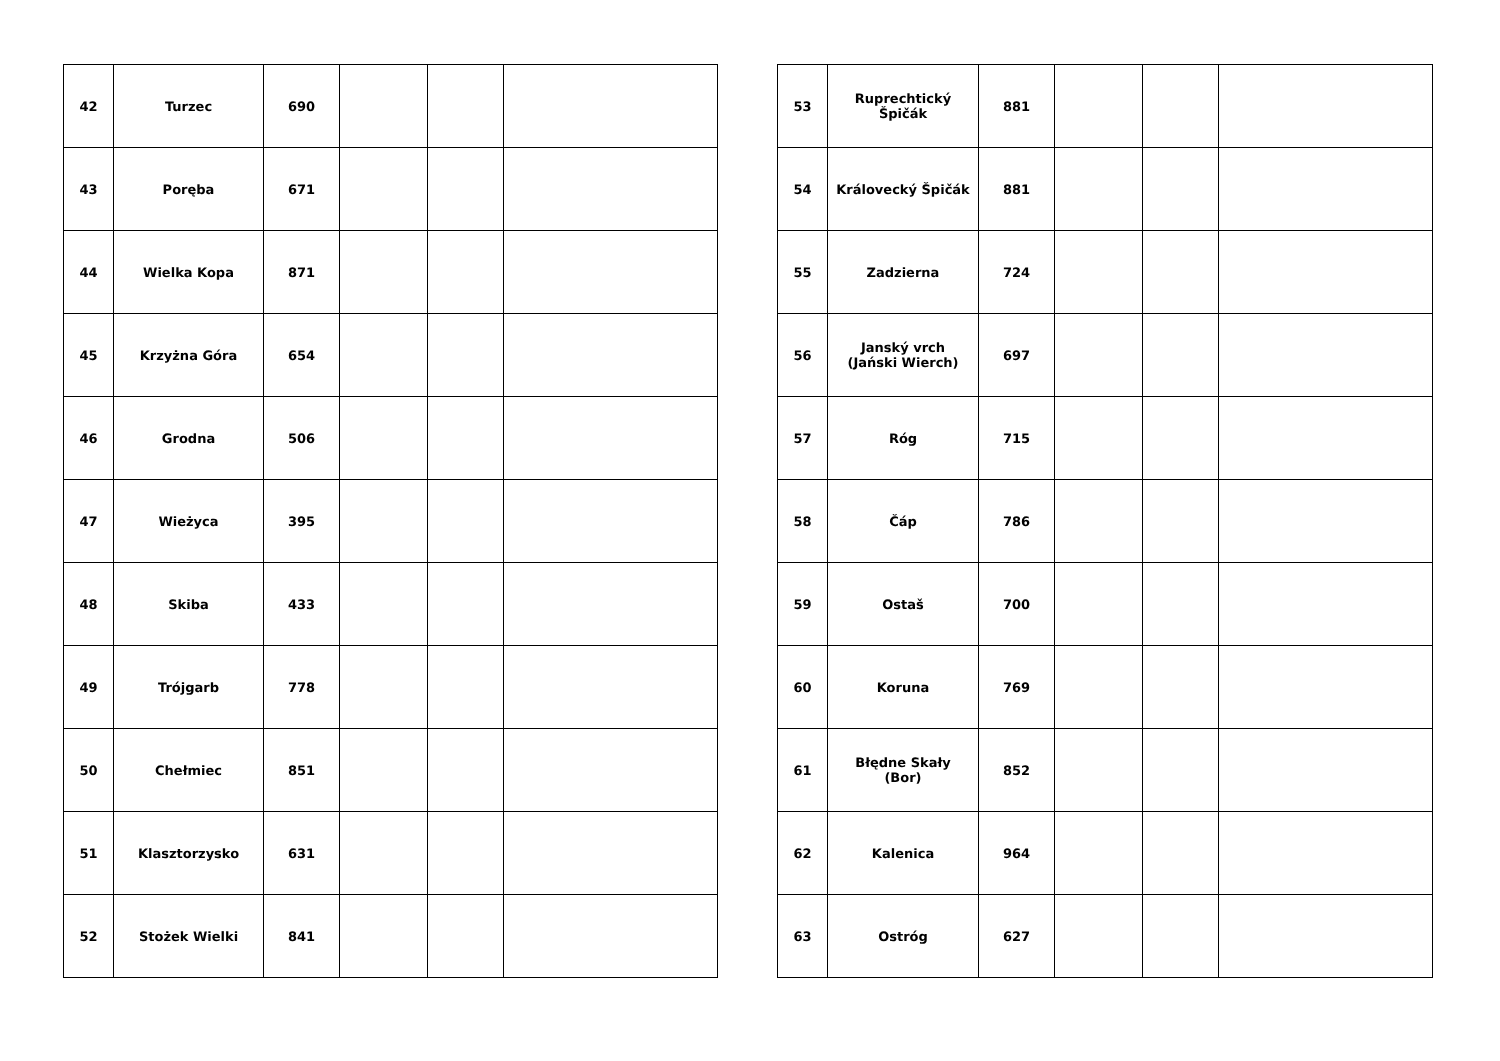| 42 | Turzec | 690 | | | |
| 43 | Poręba | 671 | | | |
| 44 | Wielka Kopa | 871 | | | |
| 45 | Krzyżna Góra | 654 | | | |
| 46 | Grodna | 506 | | | |
| 47 | Wieżyca | 395 | | | |
| 48 | Skiba | 433 | | | |
| 49 | Trójgarb | 778 | | | |
| 50 | Chełmiec | 851 | | | |
| 51 | Klasztorzysko | 631 | | | |
| 52 | Stożek Wielki | 841 | | | |
| 53 | Ruprechtický Špičák | 881 | | | |
| 54 | Královecký Špičák | 881 | | | |
| 55 | Zadzierna | 724 | | | |
| 56 | Janský vrch (Jański Wierch) | 697 | | | |
| 57 | Róg | 715 | | | |
| 58 | Čáp | 786 | | | |
| 59 | Ostaš | 700 | | | |
| 60 | Koruna | 769 | | | |
| 61 | Błędne Skały (Bor) | 852 | | | |
| 62 | Kalenica | 964 | | | |
| 63 | Ostróg | 627 | | | |